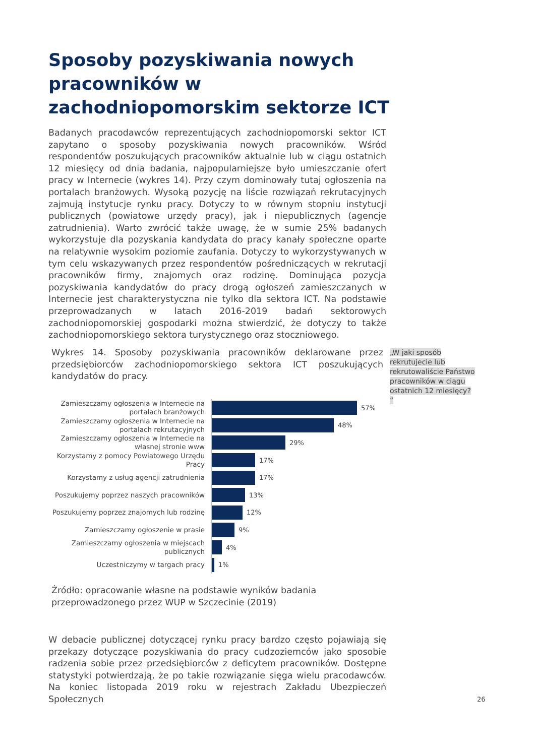Sposoby pozyskiwania nowych pracowników w zachodniopomorskim sektorze ICT
Badanych pracodawców reprezentujących zachodniopomorski sektor ICT zapytano o sposoby pozyskiwania nowych pracowników. Wśród respondentów poszukujących pracowników aktualnie lub w ciągu ostatnich 12 miesięcy od dnia badania, najpopularniejsze było umieszczanie ofert pracy w Internecie (wykres 14). Przy czym dominowały tutaj ogłoszenia na portalach branżowych. Wysoką pozycję na liście rozwiązań rekrutacyjnych zajmują instytucje rynku pracy. Dotyczy to w równym stopniu instytucji publicznych (powiatowe urzędy pracy), jak i niepublicznych (agencje zatrudnienia). Warto zwrócić także uwagę, że w sumie 25% badanych wykorzystuje dla pozyskania kandydata do pracy kanały społeczne oparte na relatywnie wysokim poziomie zaufania. Dotyczy to wykorzystywanych w tym celu wskazywanych przez respondentów pośredniczących w rekrutacji pracowników firmy, znajomych oraz rodzinę. Dominująca pozycja pozyskiwania kandydatów do pracy drogą ogłoszeń zamieszczanych w Internecie jest charakterystyczna nie tylko dla sektora ICT. Na podstawie przeprowadzanych w latach 2016-2019 badań sektorowych zachodniopomorskiej gospodarki można stwierdzić, że dotyczy to także zachodniopomorskiego sektora turystycznego oraz stoczniowego.
Wykres 14. Sposoby pozyskiwania pracowników deklarowane przez przedsiębiorców zachodniopomorskiego sektora ICT poszukujących kandydatów do pracy.
„W jaki sposób rekrutujecie lub rekrutowaliście Państwo pracowników w ciągu ostatnich 12 miesięcy? ”
Zamieszczamy ogłoszenia w Internecie na portalach branżowych
57%
Zamieszczamy ogłoszenia w Internecie na portalach rekrutacyjnych
48%
Zamieszczamy ogłoszenia w Internecie na własnej stronie www
29%
Korzystamy z pomocy Powiatowego Urzędu Pracy
17%
Korzystamy z usług agencji zatrudnienia
17%
Poszukujemy poprzez naszych pracowników
13%
Poszukujemy poprzez znajomych lub rodzinę
12%
Zamieszczamy ogłoszenie w prasie
9%
Zamieszczamy ogłoszenia w miejscach publicznych
4%
Uczestniczymy w targach pracy
1%
Źródło: opracowanie własne na podstawie wyników badania przeprowadzonego przez WUP w Szczecinie (2019)
W debacie publicznej dotyczącej rynku pracy bardzo często pojawiają się przekazy dotyczące pozyskiwania do pracy cudzoziemców jako sposobie radzenia sobie przez przedsiębiorców z deficytem pracowników. Dostępne statystyki potwierdzają, że po takie rozwiązanie sięga wielu pracodawców. Na koniec listopada 2019 roku w rejestrach Zakładu Ubezpieczeń Społecznych
26